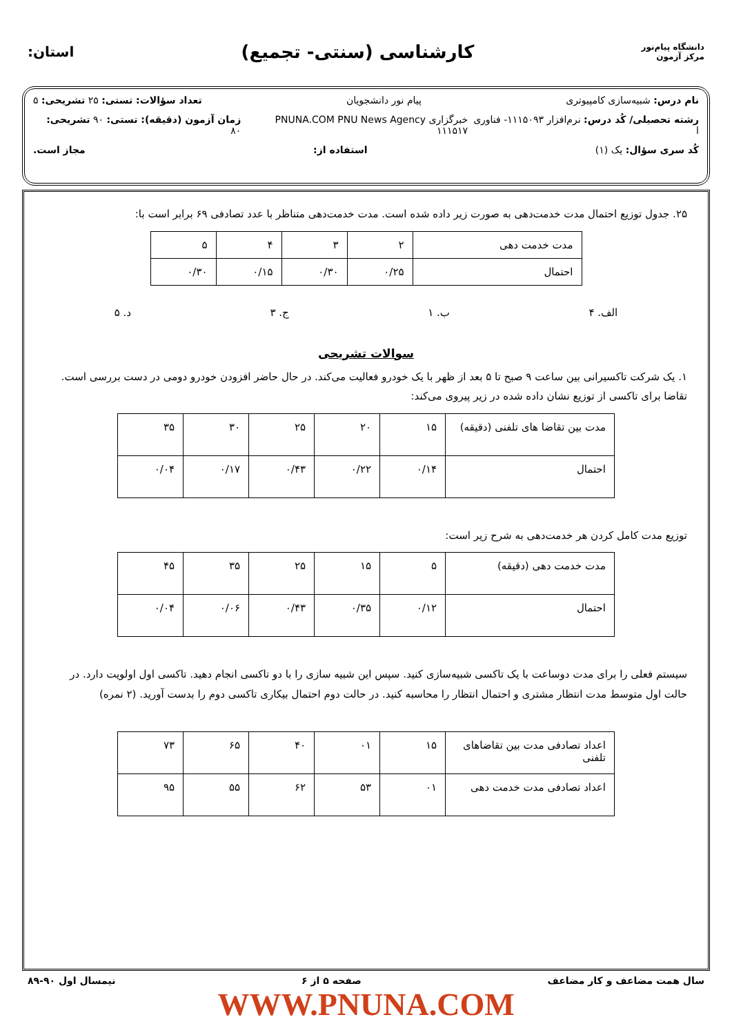دانشگاه پیام‌نور
مرکز آزمون
کارشناسی (سنتی- تجمیع)
استان:
نام درس: شبیه‌سازی کامپیوتری پیام نور دانشجویان تعداد سؤالات: تستی: ۲۵ تشریحی: ۵
رشته تحصیلی/ کُد درس: نرم‌افزار ۱۱۱۵۰۹۳- فناوری ا خبرگزاری PNUNA.COM PNU News Agency ۱۱۱۵۱۷ زمان آزمون (دقیقه): تستی: ۹۰ تشریحی: ۸۰
کُد سری سؤال: یک (۱) استفاده از: مجاز است.
۲۵. جدول توزیع احتمال مدت خدمت‌دهی به صورت زیر داده شده است. مدت خدمت‌دهی متناظر با عدد تصادفی ۶۹ برابر است با:
| مدت خدمت دهی | ۲ | ۳ | ۴ | ۵ |
| احتمال | ۰/۲۵ | ۰/۳۰ | ۰/۱۵ | ۰/۳۰ |
الف. ۴ ب. ۱ ج. ۳ د. ۵
سوالات تشریحی
۱. یک شرکت تاکسیرانی بین ساعت ۹ صبح تا ۵ بعد از ظهر با یک خودرو فعالیت می‌کند. در حال حاضر افزودن خودرو دومی در دست بررسی است. تقاضا برای تاکسی از توزیع نشان داده شده در زیر پیروی می‌کند:
| مدت بین تقاضا های تلفنی (دقیقه) | ۱۵ | ۲۰ | ۲۵ | ۳۰ | ۳۵ |
| احتمال | ۰/۱۴ | ۰/۲۲ | ۰/۴۳ | ۰/۱۷ | ۰/۰۴ |
توزیع مدت کامل کردن هر خدمت‌دهی به شرح زیر است:
| مدت خدمت دهی (دقیقه) | ۵ | ۱۵ | ۲۵ | ۳۵ | ۴۵ |
| احتمال | ۰/۱۲ | ۰/۳۵ | ۰/۴۳ | ۰/۰۶ | ۰/۰۴ |
سیستم فعلی را برای مدت دوساعت با یک تاکسی شبیه‌سازی کنید. سپس این شبیه سازی را با دو تاکسی انجام دهید. تاکسی اول اولویت دارد. در حالت اول متوسط مدت انتظار مشتری و احتمال انتظار را محاسبه کنید. در حالت دوم احتمال بیکاری تاکسی دوم را بدست آورید. (۲ نمره)
| اعداد تصادفی مدت بین تقاضاهای تلفنی | ۱۵ | ۰۱ | ۴۰ | ۶۵ | ۷۳ |
| اعداد تصادفی مدت خدمت دهی | ۰۱ | ۵۳ | ۶۲ | ۵۵ | ۹۵ |
سال همت مضاعف و کار مضاعف صفحه ۵ از ۶ نیمسال اول ۹۰-۸۹
WWW.PNUNA.COM